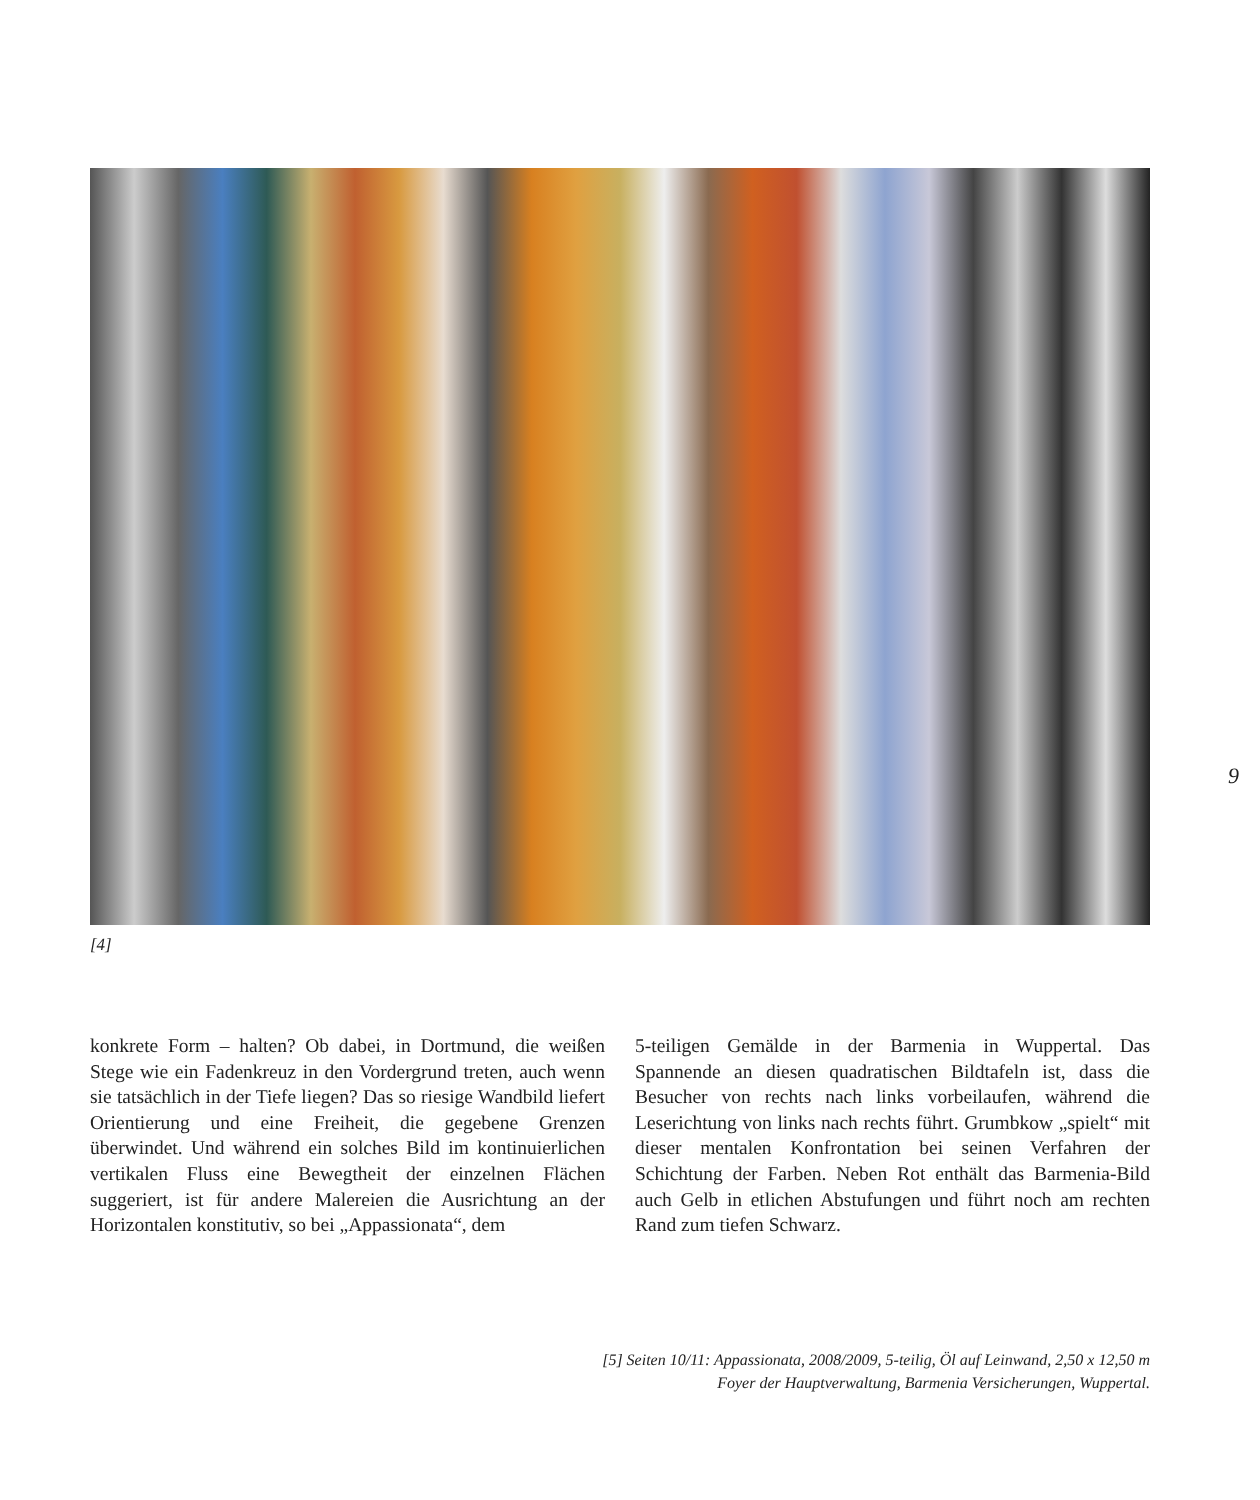[4]
9
konkrete Form – halten? Ob dabei, in Dortmund, die weißen Stege wie ein Fadenkreuz in den Vordergrund treten, auch wenn sie tatsächlich in der Tiefe liegen? Das so riesige Wandbild liefert Orientierung und eine Freiheit, die gegebene Grenzen überwindet. Und während ein solches Bild im kontinuierlichen vertikalen Fluss eine Bewegtheit der einzelnen Flächen suggeriert, ist für andere Malereien die Ausrichtung an der Horizontalen konstitutiv, so bei „Appassionata“, dem
5-teiligen Gemälde in der Barmenia in Wuppertal. Das Spannende an diesen quadratischen Bildtafeln ist, dass die Besucher von rechts nach links vorbeilaufen, während die Leserichtung von links nach rechts führt. Grumbkow „spielt“ mit dieser mentalen Konfrontation bei seinen Verfahren der Schichtung der Farben. Neben Rot enthält das Barmenia-Bild auch Gelb in etlichen Abstufungen und führt noch am rechten Rand zum tiefen Schwarz.
[5] Seiten 10/11: Appassionata, 2008/2009, 5-teilig, Öl auf Leinwand, 2,50 x 12,50 m
Foyer der Hauptverwaltung, Barmenia Versicherungen, Wuppertal.